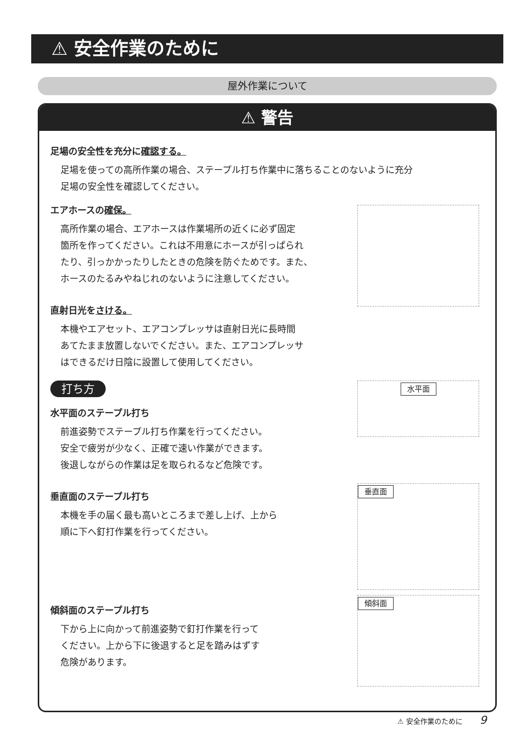⚠ 安全作業のために
屋外作業について
⚠ 警告
足場の安全性を充分に確認する。
足場を使っての高所作業の場合、ステープル打ち作業中に落ちることのないように充分
足場の安全性を確認してください。
エアホースの確保。
高所作業の場合、エアホースは作業場所の近くに必ず固定
箇所を作ってください。これは不用意にホースが引っぱられ
たり、引っかかったりしたときの危険を防ぐためです。また、
ホースのたるみやねじれのないように注意してください。
直射日光をさける。
本機やエアセット、エアコンプレッサは直射日光に長時間
あてたまま放置しないでください。また、エアコンプレッサ
はできるだけ日陰に設置して使用してください。
打ち方
水平面
水平面のステープル打ち
前進姿勢でステープル打ち作業を行ってください。
安全で疲労が少なく、正確で速い作業ができます。
後退しながらの作業は足を取られるなど危険です。
垂直面
垂直面のステープル打ち
本機を手の届く最も高いところまで差し上げ、上から
順に下へ釘打作業を行ってください。
傾斜面
傾斜面のステープル打ち
下から上に向かって前進姿勢で釘打作業を行って
ください。上から下に後退すると足を踏みはずす
危険があります。
⚠ 安全作業のために 9